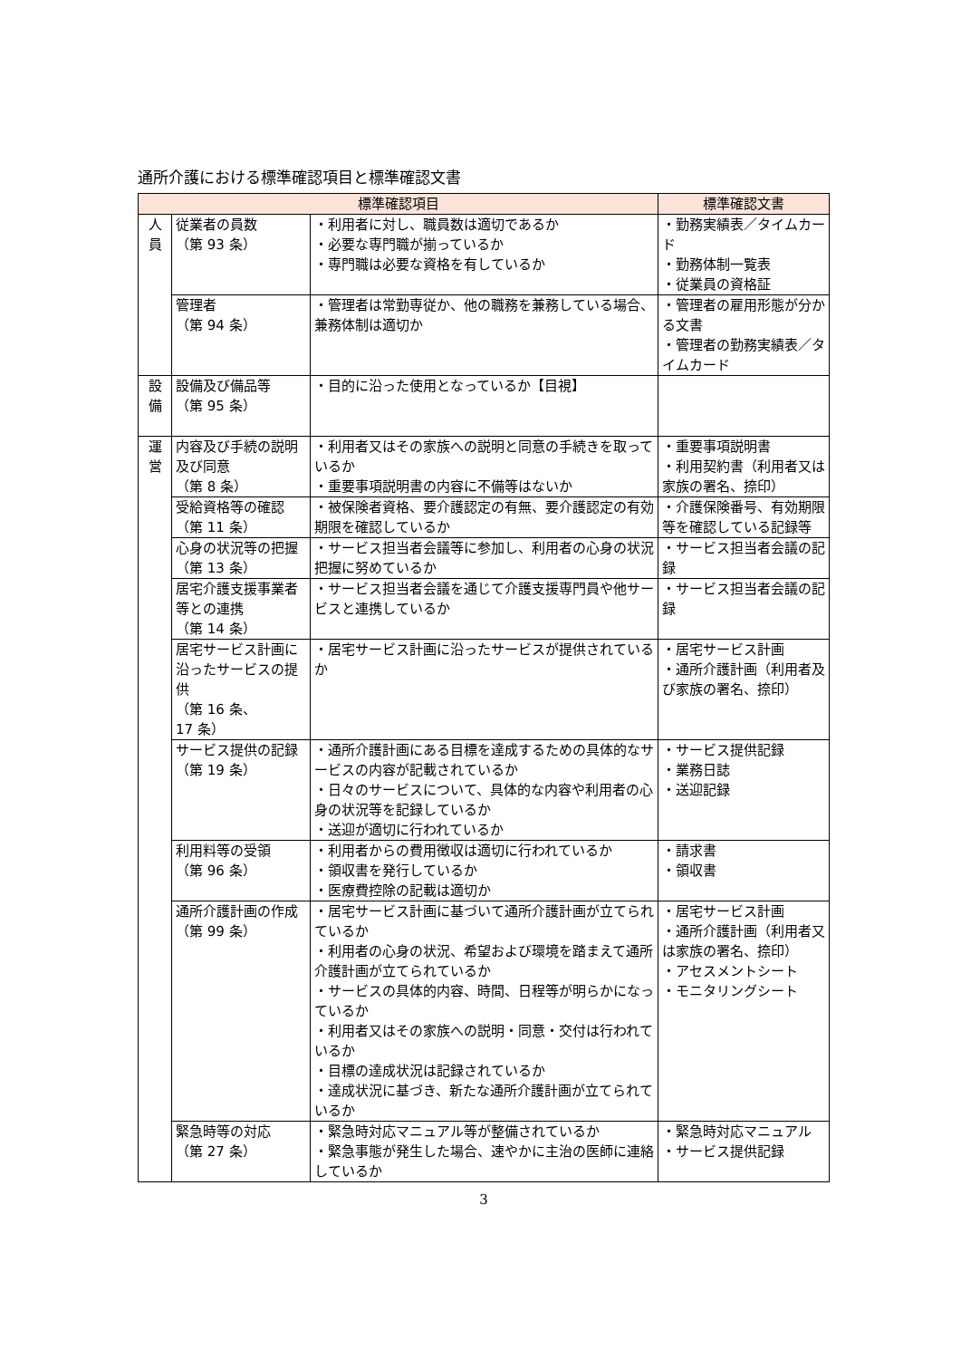通所介護における標準確認項目と標準確認文書
| 標準確認項目 | | | 標準確認文書 |
| --- | --- | --- | --- |
| 人 員 | 従業者の員数 （第 93 条） | ・利用者に対し、職員数は適切であるか ・必要な専門職が揃っているか ・専門職は必要な資格を有しているか | ・勤務実績表／タイムカード ・勤務体制一覧表 ・従業員の資格証 |
| | 管理者 （第 94 条） | ・管理者は常勤専従か、他の職務を兼務している場合、兼務体制は適切か | ・管理者の雇用形態が分かる文書 ・管理者の勤務実績表／タイムカード |
| 設 備 | 設備及び備品等 （第 95 条） | ・目的に沿った使用となっているか【目視】 | |
| 運 営 | 内容及び手続の説明及び同意 （第 8 条） | ・利用者又はその家族への説明と同意の手続きを取っているか ・重要事項説明書の内容に不備等はないか | ・重要事項説明書 ・利用契約書（利用者又は家族の署名、捺印） |
| | 受給資格等の確認 （第 11 条） | ・被保険者資格、要介護認定の有無、要介護認定の有効期限を確認しているか | ・介護保険番号、有効期限等を確認している記録等 |
| | 心身の状況等の把握 （第 13 条） | ・サービス担当者会議等に参加し、利用者の心身の状況把握に努めているか | ・サービス担当者会議の記録 |
| | 居宅介護支援事業者等との連携 （第 14 条） | ・サービス担当者会議を通じて介護支援専門員や他サービスと連携しているか | ・サービス担当者会議の記録 |
| | 居宅サービス計画に沿ったサービスの提供 （第 16 条、 17 条） | ・居宅サービス計画に沿ったサービスが提供されているか | ・居宅サービス計画 ・通所介護計画（利用者及び家族の署名、捺印） |
| | サービス提供の記録 （第 19 条） | ・通所介護計画にある目標を達成するための具体的なサービスの内容が記載されているか ・日々のサービスについて、具体的な内容や利用者の心身の状況等を記録しているか ・送迎が適切に行われているか | ・サービス提供記録 ・業務日誌 ・送迎記録 |
| | 利用料等の受領 （第 96 条） | ・利用者からの費用徴収は適切に行われているか ・領収書を発行しているか ・医療費控除の記載は適切か | ・請求書 ・領収書 |
| | 通所介護計画の作成 （第 99 条） | ・居宅サービス計画に基づいて通所介護計画が立てられているか ・利用者の心身の状況、希望および環境を踏まえて通所介護計画が立てられているか ・サービスの具体的内容、時間、日程等が明らかになっているか ・利用者又はその家族への説明・同意・交付は行われているか ・目標の達成状況は記録されているか ・達成状況に基づき、新たな通所介護計画が立てられているか | ・居宅サービス計画 ・通所介護計画（利用者又は家族の署名、捺印） ・アセスメントシート ・モニタリングシート |
| | 緊急時等の対応 （第 27 条） | ・緊急時対応マニュアル等が整備されているか ・緊急事態が発生した場合、速やかに主治の医師に連絡しているか | ・緊急時対応マニュアル ・サービス提供記録 |
3